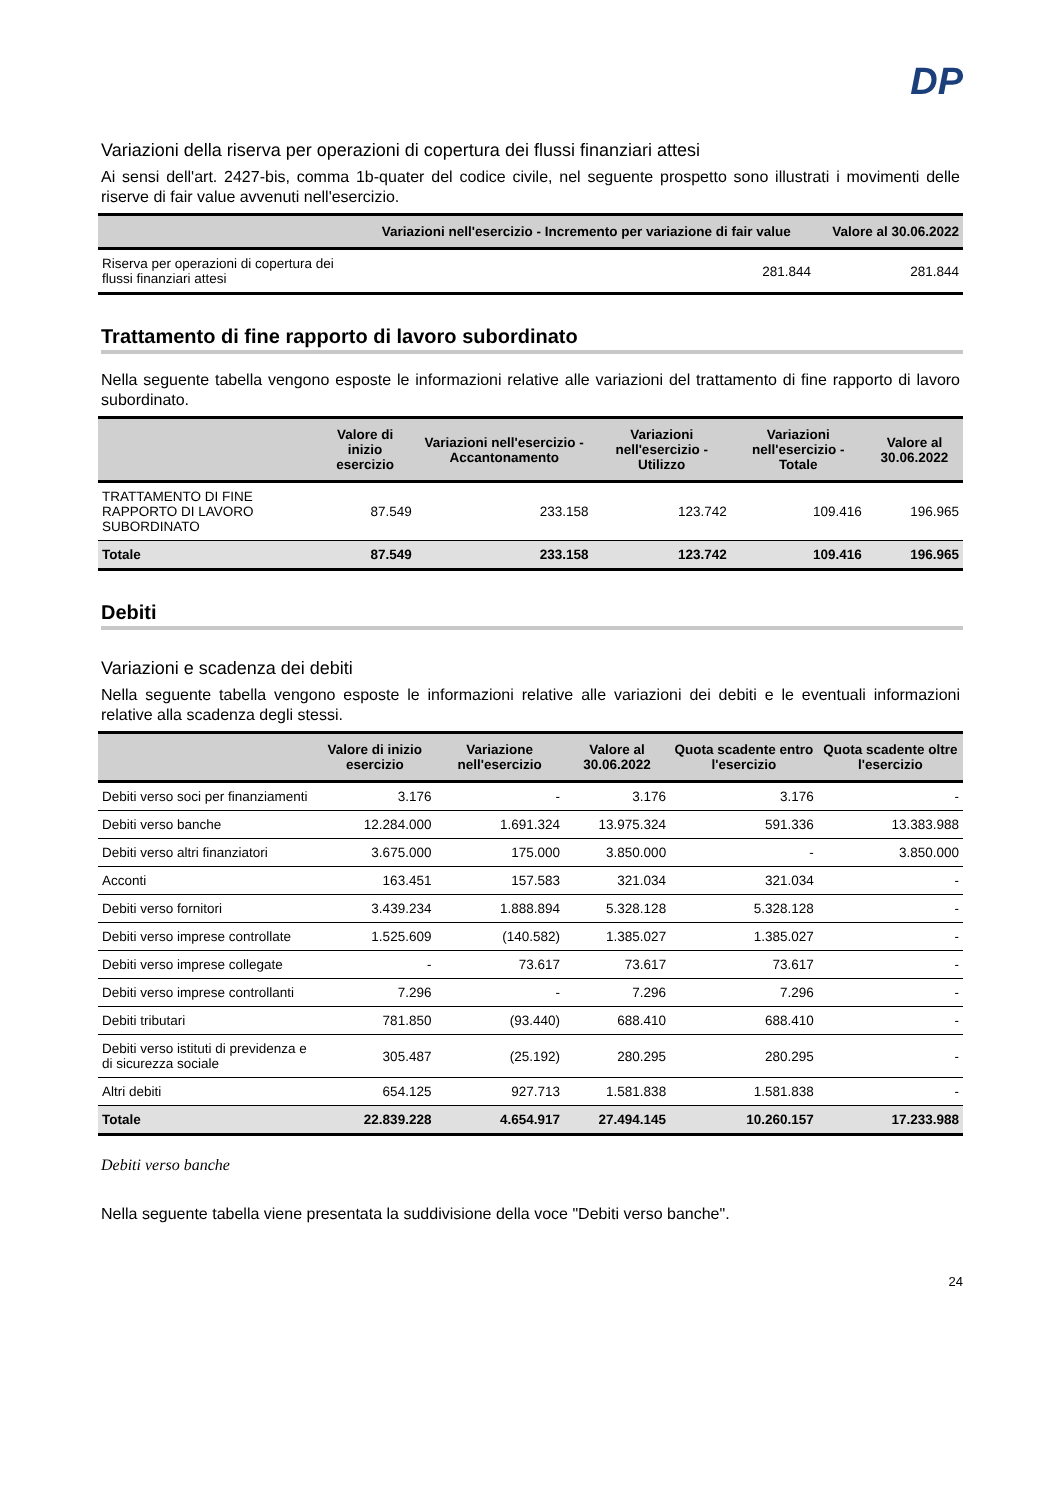DP
Variazioni della riserva per operazioni di copertura dei flussi finanziari attesi
Ai sensi dell'art. 2427-bis, comma 1b-quater del codice civile, nel seguente prospetto sono illustrati i movimenti delle riserve di fair value avvenuti nell'esercizio.
| | Variazioni nell'esercizio - Incremento per variazione di fair value | Valore al 30.06.2022 |
| --- | --- | --- |
| Riserva per operazioni di copertura dei flussi finanziari attesi | 281.844 | 281.844 |
Trattamento di fine rapporto di lavoro subordinato
Nella seguente tabella vengono esposte le informazioni relative alle variazioni del trattamento di fine rapporto di lavoro subordinato.
| | Valore di inizio esercizio | Variazioni nell'esercizio - Accantonamento | Variazioni nell'esercizio - Utilizzo | Variazioni nell'esercizio - Totale | Valore al 30.06.2022 |
| --- | --- | --- | --- | --- | --- |
| TRATTAMENTO DI FINE RAPPORTO DI LAVORO SUBORDINATO | 87.549 | 233.158 | 123.742 | 109.416 | 196.965 |
| Totale | 87.549 | 233.158 | 123.742 | 109.416 | 196.965 |
Debiti
Variazioni e scadenza dei debiti
Nella seguente tabella vengono esposte le informazioni relative alle variazioni dei debiti e le eventuali informazioni relative alla scadenza degli stessi.
| | Valore di inizio esercizio | Variazione nell'esercizio | Valore al 30.06.2022 | Quota scadente entro l'esercizio | Quota scadente oltre l'esercizio |
| --- | --- | --- | --- | --- | --- |
| Debiti verso soci per finanziamenti | 3.176 | - | 3.176 | 3.176 | - |
| Debiti verso banche | 12.284.000 | 1.691.324 | 13.975.324 | 591.336 | 13.383.988 |
| Debiti verso altri finanziatori | 3.675.000 | 175.000 | 3.850.000 | - | 3.850.000 |
| Acconti | 163.451 | 157.583 | 321.034 | 321.034 | - |
| Debiti verso fornitori | 3.439.234 | 1.888.894 | 5.328.128 | 5.328.128 | - |
| Debiti verso imprese controllate | 1.525.609 | (140.582) | 1.385.027 | 1.385.027 | - |
| Debiti verso imprese collegate | - | 73.617 | 73.617 | 73.617 | - |
| Debiti verso imprese controllanti | 7.296 | - | 7.296 | 7.296 | - |
| Debiti tributari | 781.850 | (93.440) | 688.410 | 688.410 | - |
| Debiti verso istituti di previdenza e di sicurezza sociale | 305.487 | (25.192) | 280.295 | 280.295 | - |
| Altri debiti | 654.125 | 927.713 | 1.581.838 | 1.581.838 | - |
| Totale | 22.839.228 | 4.654.917 | 27.494.145 | 10.260.157 | 17.233.988 |
Debiti verso banche
Nella seguente tabella viene presentata la suddivisione della voce "Debiti verso banche".
24